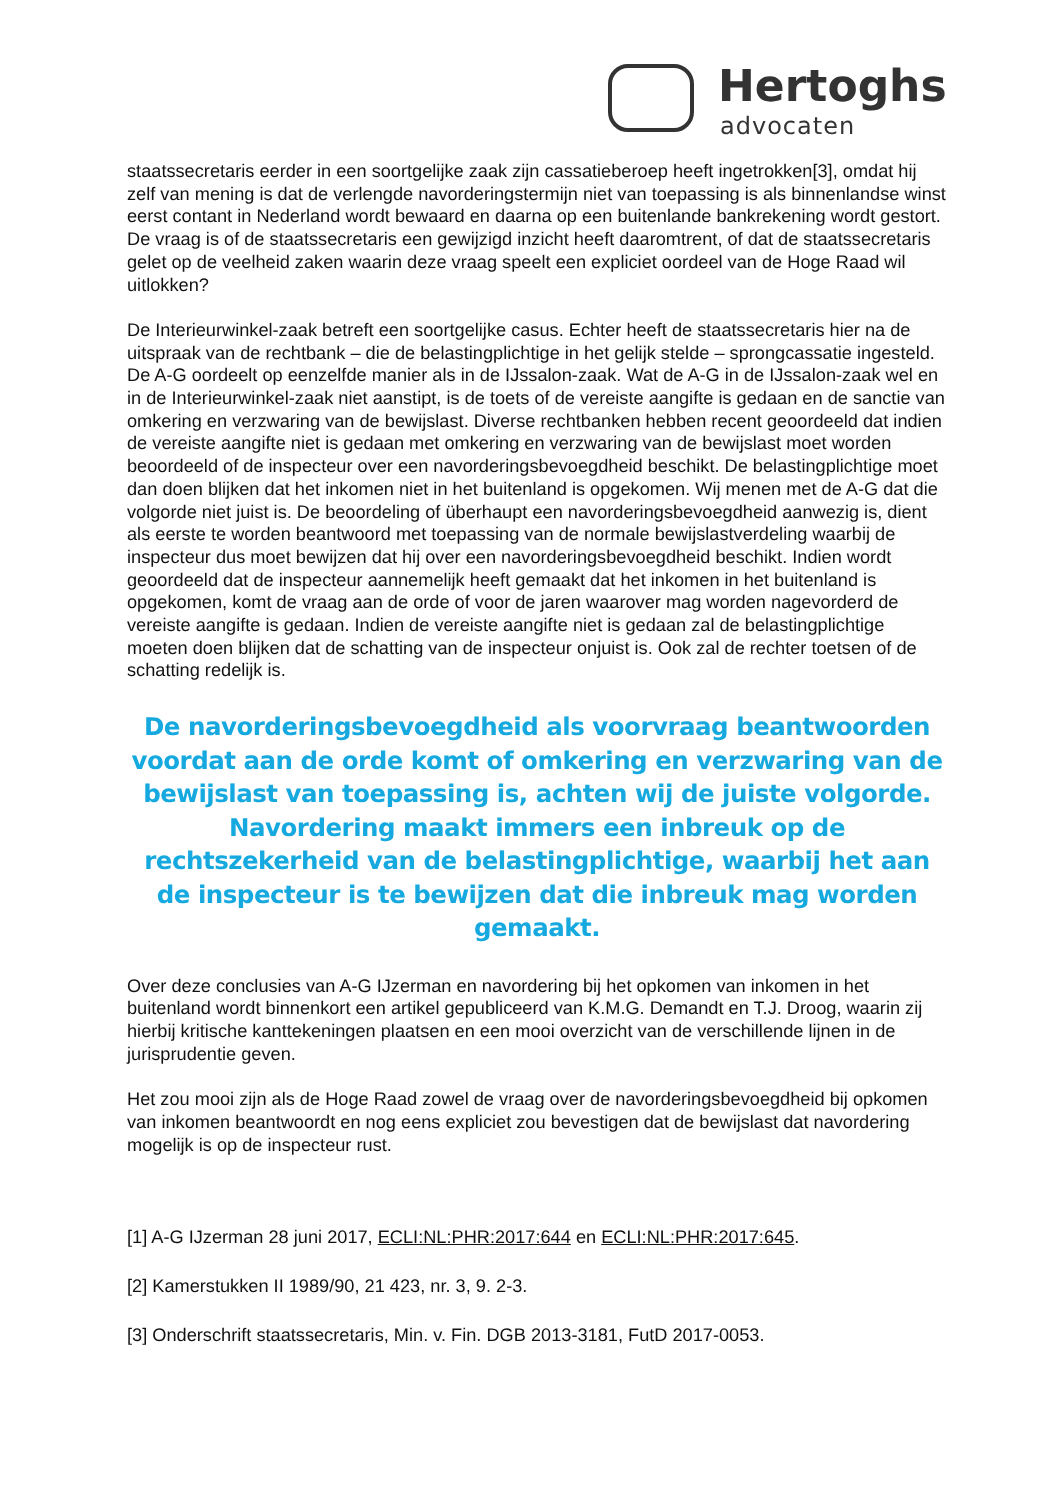Hertoghs
advocaten
staatssecretaris eerder in een soortgelijke zaak zijn cassatieberoep heeft ingetrokken[3], omdat hij zelf van mening is dat de verlengde navorderingstermijn niet van toepassing is als binnenlandse winst eerst contant in Nederland wordt bewaard en daarna op een buitenlande bankrekening wordt gestort. De vraag is of de staatssecretaris een gewijzigd inzicht heeft daaromtrent, of dat de staatssecretaris gelet op de veelheid zaken waarin deze vraag speelt een expliciet oordeel van de Hoge Raad wil uitlokken?
De Interieurwinkel-zaak betreft een soortgelijke casus. Echter heeft de staatssecretaris hier na de uitspraak van de rechtbank – die de belastingplichtige in het gelijk stelde – sprongcassatie ingesteld. De A-G oordeelt op eenzelfde manier als in de IJssalon-zaak. Wat de A-G in de IJssalon-zaak wel en in de Interieurwinkel-zaak niet aanstipt, is de toets of de vereiste aangifte is gedaan en de sanctie van omkering en verzwaring van de bewijslast. Diverse rechtbanken hebben recent geoordeeld dat indien de vereiste aangifte niet is gedaan met omkering en verzwaring van de bewijslast moet worden beoordeeld of de inspecteur over een navorderingsbevoegdheid beschikt. De belastingplichtige moet dan doen blijken dat het inkomen niet in het buitenland is opgekomen. Wij menen met de A-G dat die volgorde niet juist is. De beoordeling of überhaupt een navorderingsbevoegdheid aanwezig is, dient als eerste te worden beantwoord met toepassing van de normale bewijslastverdeling waarbij de inspecteur dus moet bewijzen dat hij over een navorderingsbevoegdheid beschikt. Indien wordt geoordeeld dat de inspecteur aannemelijk heeft gemaakt dat het inkomen in het buitenland is opgekomen, komt de vraag aan de orde of voor de jaren waarover mag worden nagevorderd de vereiste aangifte is gedaan. Indien de vereiste aangifte niet is gedaan zal de belastingplichtige moeten doen blijken dat de schatting van de inspecteur onjuist is. Ook zal de rechter toetsen of de schatting redelijk is.
De navorderingsbevoegdheid als voorvraag beantwoorden voordat aan de orde komt of omkering en verzwaring van de bewijslast van toepassing is, achten wij de juiste volgorde. Navordering maakt immers een inbreuk op de rechtszekerheid van de belastingplichtige, waarbij het aan de inspecteur is te bewijzen dat die inbreuk mag worden gemaakt.
Over deze conclusies van A-G IJzerman en navordering bij het opkomen van inkomen in het buitenland wordt binnenkort een artikel gepubliceerd van K.M.G. Demandt en T.J. Droog, waarin zij hierbij kritische kanttekeningen plaatsen en een mooi overzicht van de verschillende lijnen in de jurisprudentie geven.
Het zou mooi zijn als de Hoge Raad zowel de vraag over de navorderingsbevoegdheid bij opkomen van inkomen beantwoordt en nog eens expliciet zou bevestigen dat de bewijslast dat navordering mogelijk is op de inspecteur rust.
[1] A-G IJzerman 28 juni 2017, ECLI:NL:PHR:2017:644 en ECLI:NL:PHR:2017:645.
[2] Kamerstukken II 1989/90, 21 423, nr. 3, 9. 2-3.
[3] Onderschrift staatssecretaris, Min. v. Fin. DGB 2013-3181, FutD 2017-0053.